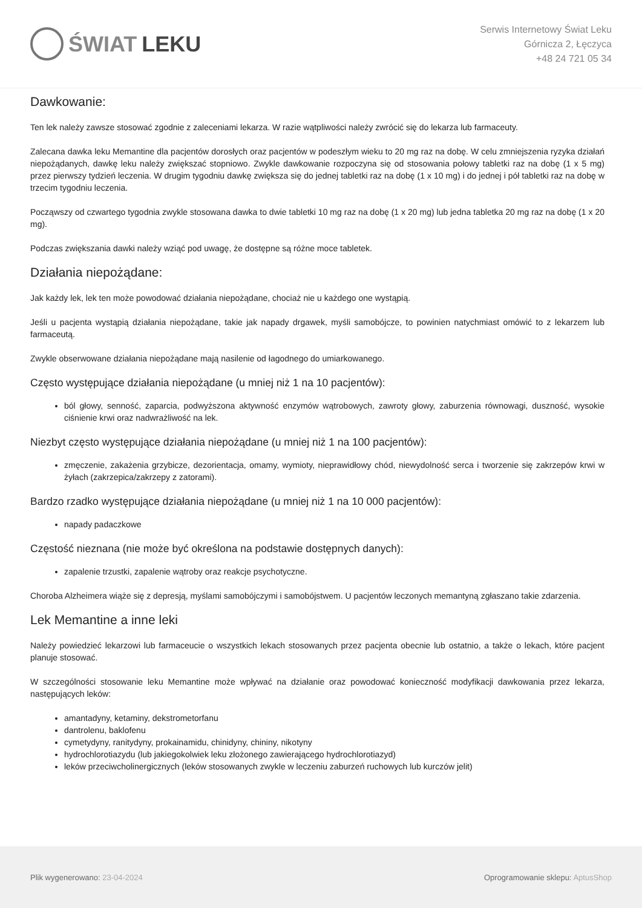ŚWIAT LEKU
Serwis Internetowy Świat Leku
Górnicza 2, Łęczyca
+48 24 721 05 34
Dawkowanie:
Ten lek należy zawsze stosować zgodnie z zaleceniami lekarza. W razie wątpliwości należy zwrócić się do lekarza lub farmaceuty.
Zalecana dawka leku Memantine dla pacjentów dorosłych oraz pacjentów w podeszłym wieku to 20 mg raz na dobę. W celu zmniejszenia ryzyka działań niepożądanych, dawkę leku należy zwiększać stopniowo. Zwykle dawkowanie rozpoczyna się od stosowania połowy tabletki raz na dobę (1 x 5 mg) przez pierwszy tydzień leczenia. W drugim tygodniu dawkę zwiększa się do jednej tabletki raz na dobę (1 x 10 mg) i do jednej i pół tabletki raz na dobę w trzecim tygodniu leczenia.
Począwszy od czwartego tygodnia zwykle stosowana dawka to dwie tabletki 10 mg raz na dobę (1 x 20 mg) lub jedna tabletka 20 mg raz na dobę (1 x 20 mg).
Podczas zwiększania dawki należy wziąć pod uwagę, że dostępne są różne moce tabletek.
Działania niepożądane:
Jak każdy lek, lek ten może powodować działania niepożądane, chociaż nie u każdego one wystąpią.
Jeśli u pacjenta wystąpią działania niepożądane, takie jak napady drgawek, myśli samobójcze, to powinien natychmiast omówić to z lekarzem lub farmaceutą.
Zwykle obserwowane działania niepożądane mają nasilenie od łagodnego do umiarkowanego.
Często występujące działania niepożądane (u mniej niż 1 na 10 pacjentów):
ból głowy, senność, zaparcia, podwyższona aktywność enzymów wątrobowych, zawroty głowy, zaburzenia równowagi, duszność, wysokie ciśnienie krwi oraz nadwrażliwość na lek.
Niezbyt często występujące działania niepożądane (u mniej niż 1 na 100 pacjentów):
zmęczenie, zakażenia grzybicze, dezorientacja, omamy, wymioty, nieprawidłowy chód, niewydolność serca i tworzenie się zakrzepów krwi w żyłach (zakrzepica/zakrzepy z zatorami).
Bardzo rzadko występujące działania niepożądane (u mniej niż 1 na 10 000 pacjentów):
napady padaczkowe
Częstość nieznana (nie może być określona na podstawie dostępnych danych):
zapalenie trzustki, zapalenie wątroby oraz reakcje psychotyczne.
Choroba Alzheimera wiąże się z depresją, myślami samobójczymi i samobójstwem. U pacjentów leczonych memantyną zgłaszano takie zdarzenia.
Lek Memantine a inne leki
Należy powiedzieć lekarzowi lub farmaceucie o wszystkich lekach stosowanych przez pacjenta obecnie lub ostatnio, a także o lekach, które pacjent planuje stosować.
W szczególności stosowanie leku Memantine może wpływać na działanie oraz powodować konieczność modyfikacji dawkowania przez lekarza, następujących leków:
amantadyny, ketaminy, dekstrometorfanu
dantrolenu, baklofenu
cymetydyny, ranitydyny, prokainamidu, chinidyny, chininy, nikotyny
hydrochlorotiazydu (lub jakiegokolwiek leku złożonego zawierającego hydrochlorotiazyd)
leków przeciwcholinergicznych (leków stosowanych zwykle w leczeniu zaburzeń ruchowych lub kurczów jelit)
Plik wygenerowano: 23-04-2024
Oprogramowanie sklepu: AptusShop